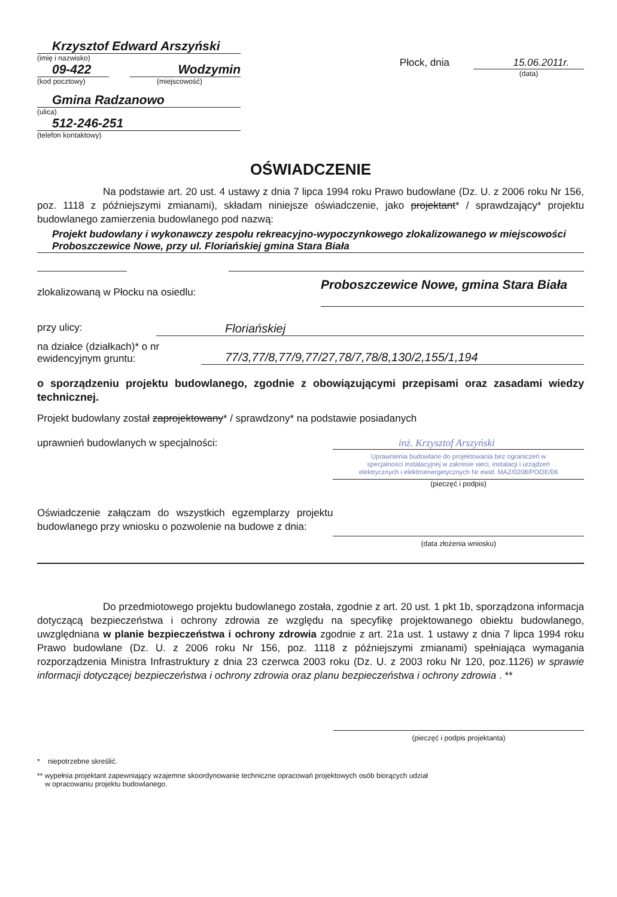Krzysztof Edward Arszyński
(imię i nazwisko)
09-422
(kod pocztowy)
Wodzymin
(miejscowość)
Gmina Radzanowo
(ulica)
512-246-251
(telefon kontaktowy)
Płock, dnia 15.06.2011r.
(data)
OŚWIADCZENIE
Na podstawie art. 20 ust. 4 ustawy z dnia 7 lipca 1994 roku Prawo budowlane (Dz. U. z 2006 roku Nr 156, poz. 1118 z późniejszymi zmianami), składam niniejsze oświadczenie, jako projektant* / sprawdzający* projektu budowlanego zamierzenia budowlanego pod nazwą:
Projekt budowlany i wykonawczy zespołu rekreacyjno-wypoczynkowego zlokalizowanego w miejscowości Proboszczewice Nowe, przy ul. Floriańskiej gmina Stara Biała
zlokalizowaną w Płocku na osiedlu:
Proboszczewice Nowe, gmina Stara Biała
przy ulicy:
Floriańskiej
na działce (działkach)* o nr
ewidencyjnym gruntu:
77/3,77/8,77/9,77/27,78/7,78/8,130/2,155/1,194
o sporządzeniu projektu budowlanego, zgodnie z obowiązującymi przepisami oraz zasadami wiedzy technicznej.
Projekt budowlany został zaprojektowany* / sprawdzony* na podstawie posiadanych
uprawnień budowlanych w specjalności:
inż. Krzysztof Arszyński
Uprawnienia budowlane do projektowania bez ograniczeń w specjalności instalacyjnej w zakresie sieci, instalacji i urządzeń elektrycznych i elektroenergetycznych Nr ewid. MAZ/0208/POOE/06
(pieczęć i podpis)
Oświadczenie załączam do wszystkich egzemplarzy projektu budowlanego przy wniosku o pozwolenie na budowe z dnia:
(data złożenia wniosku)
Do przedmiotowego projektu budowlanego została, zgodnie z art. 20 ust. 1 pkt 1b, sporządzona informacja dotyczącą bezpieczeństwa i ochrony zdrowia ze względu na specyfikę projektowanego obiektu budowlanego, uwzględniana w planie bezpieczeństwa i ochrony zdrowia zgodnie z art. 21a ust. 1 ustawy z dnia 7 lipca 1994 roku Prawo budowlane (Dz. U. z 2006 roku Nr 156, poz. 1118 z późniejszymi zmianami) spełniająca wymagania rozporządzenia Ministra Infrastruktury z dnia 23 czerwca 2003 roku (Dz. U. z 2003 roku Nr 120, poz.1126) w sprawie informacji dotyczącej bezpieczeństwa i ochrony zdrowia oraz planu bezpieczeństwa i ochrony zdrowia . **
(pieczęć i podpis projektanta)
* niepotrzebne skreślić.
** wypełnia projektant zapewniający wzajemne skoordynowanie techniczne opracowań projektowych osób biorących udział
w opracowaniu projektu budowlanego.